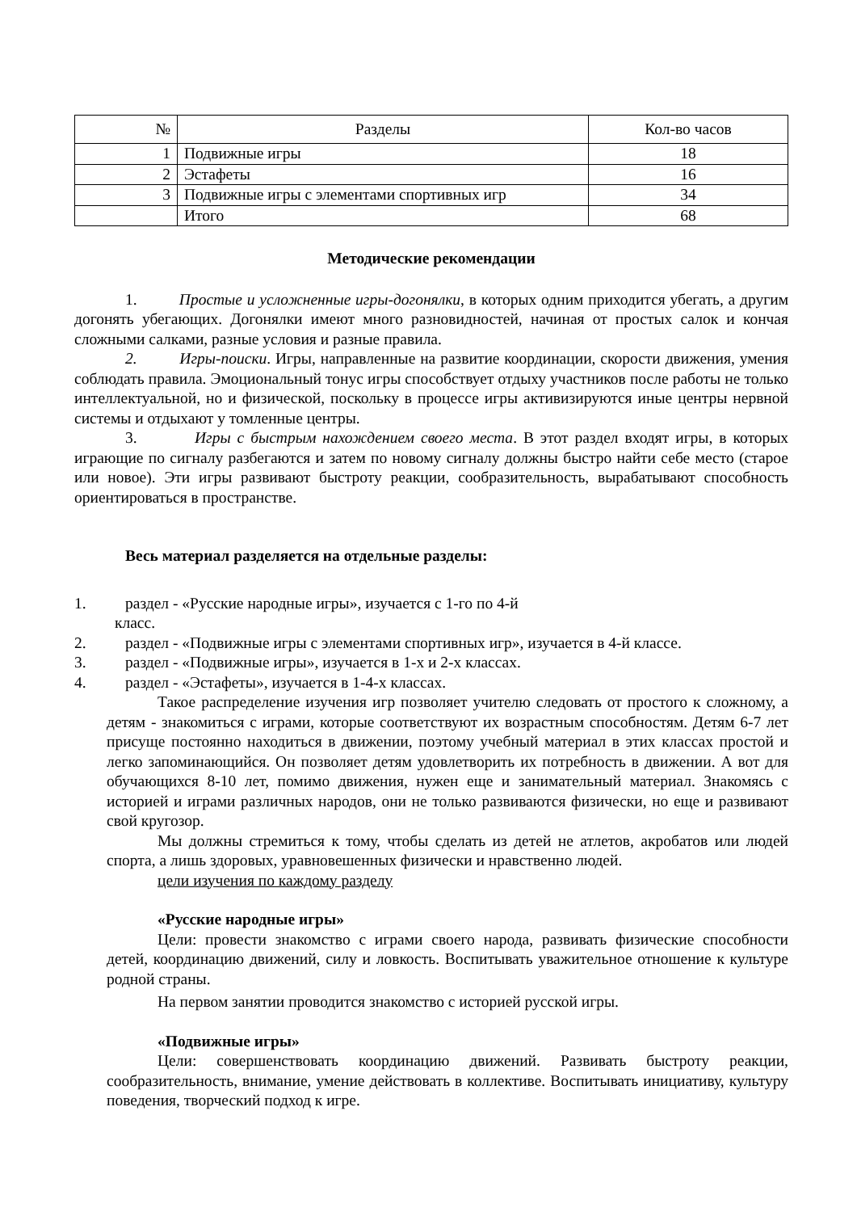| № | Разделы | Кол-во часов |
| --- | --- | --- |
| 1 | Подвижные игры | 18 |
| 2 | Эстафеты | 16 |
| 3 | Подвижные игры с элементами спортивных игр | 34 |
| | Итого | 68 |
Методические рекомендации
1. Простые и усложненные игры-догонялки, в которых одним приходится убегать, а другим догонять убегающих. Догонялки имеют много разновидностей, начиная от простых салок и кончая сложными салками, разные условия и разные правила.
2. Игры-поиски. Игры, направленные на развитие координации, скорости движения, умения соблюдать правила. Эмоциональный тонус игры способствует отдыху участников после работы не только интеллектуальной, но и физической, поскольку в процессе игры активизируются иные центры нервной системы и отдыхают у томленные центры.
3. Игры с быстрым нахождением своего места. В этот раздел входят игры, в которых играющие по сигналу разбегаются и затем по новому сигналу должны быстро найти себе место (старое или новое). Эти игры развивают быстроту реакции, сообразительность, вырабатывают способность ориентироваться в пространстве.
Весь материал разделяется на отдельные разделы:
1. раздел - «Русские народные игры», изучается с 1-го по 4-й
класс.
2. раздел - «Подвижные игры с элементами спортивных игр», изучается в 4-й классе.
3. раздел - «Подвижные игры», изучается в 1-х и 2-х классах.
4. раздел - «Эстафеты», изучается в 1-4-х классах.
Такое распределение изучения игр позволяет учителю следовать от простого к сложному, а детям - знакомиться с играми, которые соответствуют их возрастным способностям. Детям 6-7 лет присуще постоянно находиться в движении, поэтому учебный материал в этих классах простой и легко запоминающийся. Он позволяет детям удовлетворить их потребность в движении. А вот для обучающихся 8-10 лет, помимо движения, нужен еще и занимательный материал. Знакомясь с историей и играми различных народов, они не только развиваются физически, но еще и развивают свой кругозор.
Мы должны стремиться к тому, чтобы сделать из детей не атлетов, акробатов или людей спорта, а лишь здоровых, уравновешенных физически и нравственно людей.
цели изучения по каждому разделу
«Русские народные игры»
Цели: провести знакомство с играми своего народа, развивать физические способности детей, координацию движений, силу и ловкость. Воспитывать уважительное отношение к культуре родной страны.
На первом занятии проводится знакомство с историей русской игры.
«Подвижные игры»
Цели: совершенствовать координацию движений. Развивать быстроту реакции, сообразительность, внимание, умение действовать в коллективе. Воспитывать инициативу, культуру поведения, творческий подход к игре.